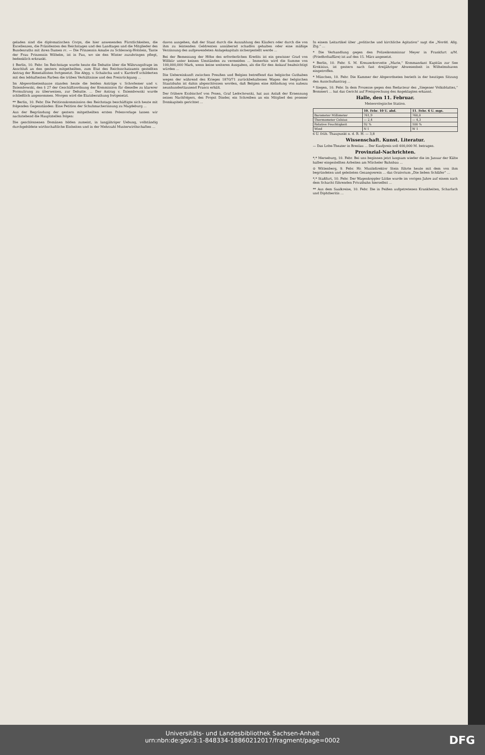geladen sind die diplomatischen Corps, die hier anwesenden Fürstlichkeiten, die Excellenzen, die Präsidenten des Reichstages und des Landtages und die Mitglieder des Bundesraths mit ihren Damen rc. — Die Prinzessin Amalie zu Schleswig-Holstein, Tante der Frau Prinzessin Wilhelm, ist in Pau, wo sie den Winter zuzubringen pflegt, bedenklich erkrankt.
‡ Berlin, 10. Febr. Im Reichstage wurde heute die Debatte über die Währungsfrage im Anschluß an den gestern mitgetheilten, zum Etat des Reichsschatzamts gestellten Antrag der Bimetallisten fortgesetzt. Die Abgg. v. Schalscha und v. Kardorff schilderten mit den lebhaftesten Farben die trüben Verhältnisse und den Preisrückgang ...
Im Abgeordnetenhause standen heute die beiden Anträge v. Schorlemer und v. Dziembowski, den § 27 der Geschäftsordnung der Kommission für dieselbe zu klarerer Formulirung zu überweisen, zur Debatte. ... Der Antrag v. Dziembowski wurde schließlich angenommen. Morgen wird die Etatsberathung fortgesetzt.
** Berlin, 10. Febr. Die Petitionskommission des Reichstags beschäftigte sich heute mit folgenden Gegenständen: Eine Petition der Schuhmacherinnung zu Magdeburg ...
Aus der Begründung der gestern mitgetheilten ersten Polenvorlage lassen wir nachstehend die Hauptstellen folgen:
Die geschlossenen Domänen bilden zumeist, in langjähriger Uebung, vollständig durchgebildete wirthschaftliche Einheiten und in der Mehrzahl Musterwirthschaften ...
davon ausgehen, daß der Staat durch die Auszahlung des Käufers oder durch die von ihm zu leistenden Geldrenten annähernd schadlos gehalten oder eine mäßige Verzinsung des aufgewendeten Anlagekapitals sichergestellt werde ...
Bei der Bemessung der Höhe des erforderlichen Kredits ist ein gewisser Grad von Willkür unter keinen Umständen zu vermeiden ... Immerhin wird die Summe von 100,000,000 Mark, wenn keine weiteren Ausgaben, als die für den Ankauf beabsichtigt würden ...
Die Uebereinkunft zwischen Preußen und Belgien betreffend das belgische Guthaben wegen der während des Krieges 1870/71 zurückbehaltenen Wagen der belgischen Staatsbahn ist dahin abgeschlossen worden, daß Belgien eine Abfindung von nahezu neunhunderttausend Francs erhält.
Der frühere Erzbischof von Posen, Graf Ledochowski, hat aus Anlaß der Ernennung seines Nachfolgers, des Propst Dinder, ein Schreiben an ein Mitglied des posener Domkapitels gerichtet ...
In einem Leitartikel über „politische und kirchliche Agitation“ sagt die „Nordd. Allg. Ztg.“ ...
* Die Verhandlung gegen den Polizeikommissar Meyer in Frankfurt a/M. (Friedhofsaffäre) ist auf den 15. März angesetzt.
* Berlin, 10. Febr. S. M. Kreuzerkorvette „Marie,“ Kommandant Kapitän zur See Krokisius, ist gestern nach fast dreijähriger Abwesenheit in Wilhelmshaven eingetroffen.
* München, 10. Febr. Die Kammer der Abgeordneten berieth in der heutigen Sitzung den Ausschußantrag ...
* Siegen, 10. Febr. In dem Prozesse gegen den Redacteur des „Siegener Volksblattes,“ Bommert ... hat das Gericht auf Freisprechung des Angeklagten erkannt.
Halle, den 11. Februar.
Meteorologische Station.
| | 10. Febr. 10 U. abd. | 11. Febr. 6 U. mgs. |
| --- | --- | --- |
| Barometer Millimeter | 761,9 | 760,0 |
| Thermometer Celsius | — 2,4 | — 4,3 |
| Relative Feuchtigkeit | 92 % | 100 % |
| Wind | N 1 | W 1 |
6 U. früh. Thaupunkt n. d. R. H. — 3,8
Wissenschaft. Kunst. Literatur.
— Das Lobe-Theater in Breslau ... Der Kaufpreis soll 400,000 M. betragen.
Provinzial-Nachrichten.
*,* Merseburg, 10. Febr. Bei uns beginnen jetzt langsam wieder die im Januar der Kälte halber eingestellten Arbeiten am Mücheler Bahnbau ...
⊙ Wittenberg, 9. Febr. Hr. Musikdirektor Stein führte heute mit dem von ihm begründeten und geleiteten Gesangverein ... das Oratorium „Die lieben Schläfer“ ...
*,* Staßfurt, 10. Febr. Der Wagenkoppler Lütke wurde im vorigen Jahre auf einem nach dem Schacht führenden Privatbahn hierselbst ...
** Aus dem Saalkreise, 10. Febr. Die in Peißen aufgetretenen Krankheiten, Scharlach und Diphtheritis ...
Universitäts- und Landesbibliothek Sachsen-Anhalt
urn:nbn:de:gbv:3:1-848334-18860212017/fragment/page=0002
DFG